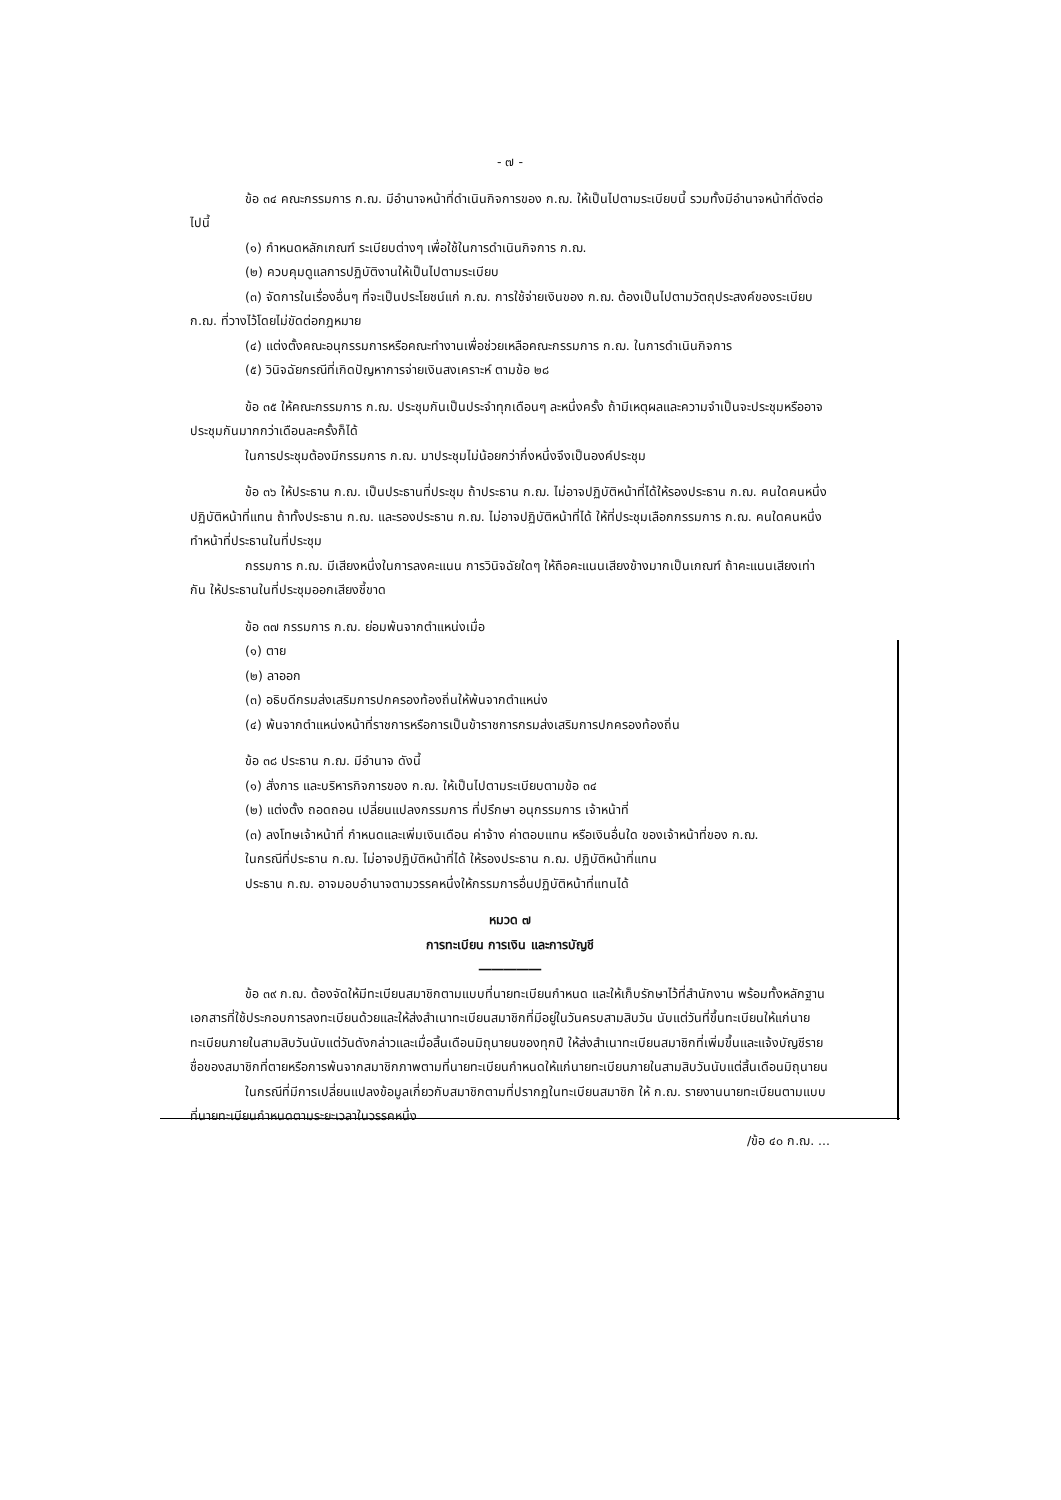- ๗ -
ข้อ ๓๔ คณะกรรมการ ก.ฌ. มีอำนาจหน้าที่ดำเนินกิจการของ ก.ฌ. ให้เป็นไปตามระเบียบนี้ รวมทั้งมีอำนาจหน้าที่ดังต่อไปนี้
(๑) กำหนดหลักเกณฑ์ ระเบียบต่างๆ เพื่อใช้ในการดำเนินกิจการ ก.ฌ.
(๒) ควบคุมดูแลการปฏิบัติงานให้เป็นไปตามระเบียบ
(๓) จัดการในเรื่องอื่นๆ ที่จะเป็นประโยชน์แก่ ก.ฌ. การใช้จ่ายเงินของ ก.ฌ. ต้องเป็นไปตามวัตถุประสงค์ของระเบียบ ก.ฌ. ที่วางไว้โดยไม่ขัดต่อกฎหมาย
(๔) แต่งตั้งคณะอนุกรรมการหรือคณะทำงานเพื่อช่วยเหลือคณะกรรมการ ก.ฌ. ในการดำเนินกิจการ
(๕) วินิจฉัยกรณีที่เกิดปัญหาการจ่ายเงินสงเคราะห์ ตามข้อ ๒๘
ข้อ ๓๕ ให้คณะกรรมการ ก.ฌ. ประชุมกันเป็นประจำทุกเดือนๆ ละหนึ่งครั้ง ถ้ามีเหตุผลและความจำเป็นจะประชุมหรืออาจประชุมกันมากกว่าเดือนละครั้งก็ได้
ในการประชุมต้องมีกรรมการ ก.ฌ. มาประชุมไม่น้อยกว่ากึ่งหนึ่งจึงเป็นองค์ประชุม
ข้อ ๓๖ ให้ประธาน ก.ฌ. เป็นประธานที่ประชุม ถ้าประธาน ก.ฌ. ไม่อาจปฏิบัติหน้าที่ได้ให้รองประธาน ก.ฌ. คนใดคนหนึ่งปฏิบัติหน้าที่แทน ถ้าทั้งประธาน ก.ฌ. และรองประธาน ก.ฌ. ไม่อาจปฏิบัติหน้าที่ได้ ให้ที่ประชุมเลือกกรรมการ ก.ฌ. คนใดคนหนึ่ง ทำหน้าที่ประธานในที่ประชุม
กรรมการ ก.ฌ. มีเสียงหนึ่งในการลงคะแนน การวินิจฉัยใดๆ ให้ถือคะแนนเสียงข้างมากเป็นเกณฑ์ ถ้าคะแนนเสียงเท่ากัน ให้ประธานในที่ประชุมออกเสียงชี้ขาด
ข้อ ๓๗ กรรมการ ก.ฌ. ย่อมพ้นจากตำแหน่งเมื่อ
(๑) ตาย
(๒) ลาออก
(๓) อธิบดีกรมส่งเสริมการปกครองท้องถิ่นให้พ้นจากตำแหน่ง
(๔) พ้นจากตำแหน่งหน้าที่ราชการหรือการเป็นข้าราชการกรมส่งเสริมการปกครองท้องถิ่น
ข้อ ๓๘ ประธาน ก.ฌ. มีอำนาจ ดังนี้
(๑) สั่งการ และบริหารกิจการของ ก.ฌ. ให้เป็นไปตามระเบียบตามข้อ ๓๔
(๒) แต่งตั้ง ถอดถอน เปลี่ยนแปลงกรรมการ ที่ปรึกษา อนุกรรมการ เจ้าหน้าที่
(๓) ลงโทษเจ้าหน้าที่ กำหนดและเพิ่มเงินเดือน ค่าจ้าง ค่าตอบแทน หรือเงินอื่นใด ของเจ้าหน้าที่ของ ก.ฌ.
ในกรณีที่ประธาน ก.ฌ. ไม่อาจปฏิบัติหน้าที่ได้ ให้รองประธาน ก.ฌ. ปฏิบัติหน้าที่แทน
ประธาน ก.ฌ. อาจมอบอำนาจตามวรรคหนึ่งให้กรรมการอื่นปฏิบัติหน้าที่แทนได้
หมวด ๗
การทะเบียน การเงิน และการบัญชี
―――――
ข้อ ๓๙ ก.ฌ. ต้องจัดให้มีทะเบียนสมาชิกตามแบบที่นายทะเบียนกำหนด และให้เก็บรักษาไว้ที่สำนักงาน พร้อมทั้งหลักฐานเอกสารที่ใช้ประกอบการลงทะเบียนด้วยและให้ส่งสำเนาทะเบียนสมาชิกที่มีอยู่ในวันครบสามสิบวัน นับแต่วันที่ขึ้นทะเบียนให้แก่นายทะเบียนภายในสามสิบวันนับแต่วันดังกล่าวและเมื่อสิ้นเดือนมิถุนายนของทุกปี ให้ส่งสำเนาทะเบียนสมาชิกที่เพิ่มขึ้นและแจ้งบัญชีรายชื่อของสมาชิกที่ตายหรือการพ้นจากสมาชิกภาพตามที่นายทะเบียนกำหนดให้แก่นายทะเบียนภายในสามสิบวันนับแต่สิ้นเดือนมิถุนายน
ในกรณีที่มีการเปลี่ยนแปลงข้อมูลเกี่ยวกับสมาชิกตามที่ปรากฏในทะเบียนสมาชิก ให้ ก.ฌ. รายงานนายทะเบียนตามแบบที่นายทะเบียนกำหนดตามระยะเวลาในวรรคหนึ่ง
/ข้อ ๔๐ ก.ฌ. ...